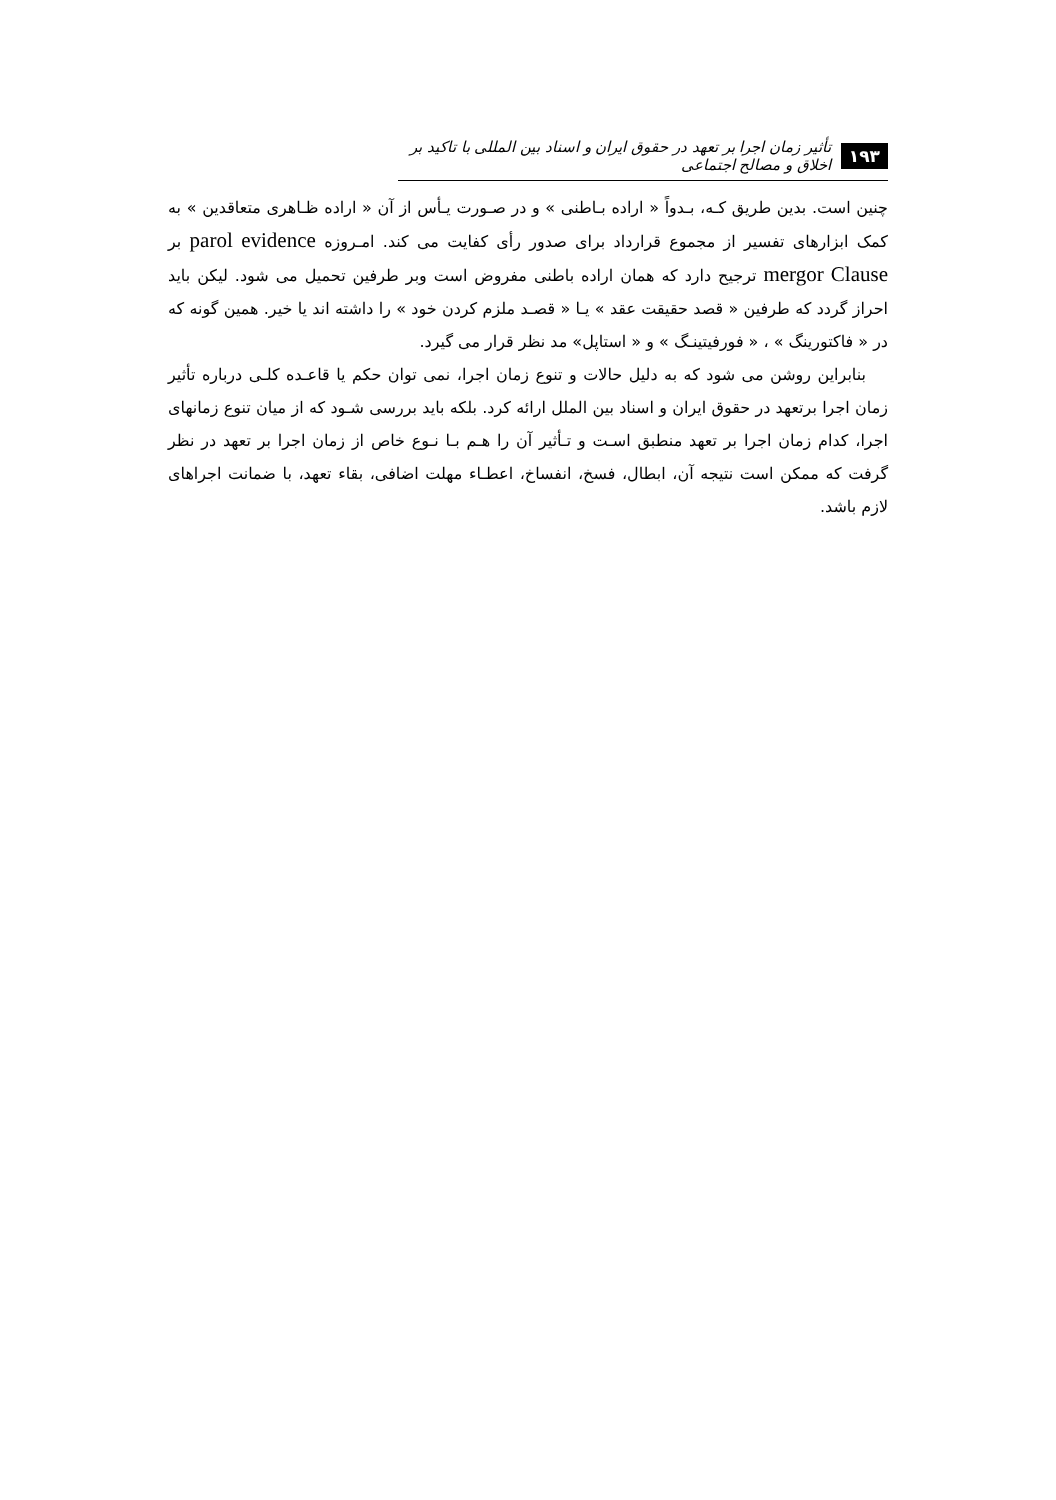۱۹۳ تأثیر زمان اجرا بر تعهد در حقوق ایران و اسناد بین المللی با تاکید بر اخلاق و مصالح اجتماعی
چنین است. بدین طریق کـه، بـدواً « اراده بـاطنی » و در صـورت یـأس از آن « اراده ظـاهری متعاقدین » به کمک ابزارهای تفسیر از مجموع قرارداد برای صدور رأی کفایت می کند. امـروزه parol evidence بر mergor Clause ترجیح دارد که همان اراده باطنی مفروض است وبر طرفین تحمیل می شود. لیکن باید احراز گردد که طرفین « قصد حقیقت عقد » یـا « قصـد ملزم کردن خود » را داشته اند یا خیر. همین گونه که در « فاکتورینگ » ، « فورفیتینـگ » و « استاپل» مد نظر قرار می گیرد.
بنابراین روشن می شود که به دلیل حالات و تنوع زمان اجرا، نمی توان حکم یا قاعـده کلـی درباره تأثیر زمان اجرا برتعهد در حقوق ایران و اسناد بین الملل ارائه کرد. بلکه باید بررسی شـود که از میان تنوع زمانهای اجرا، کدام زمان اجرا بر تعهد منطبق اسـت و تـأثیر آن را هـم بـا نـوع خاص از زمان اجرا بر تعهد در نظر گرفت که ممکن است نتیجه آن، ابطال، فسخ، انفساخ، اعطـاء مهلت اضافی، بقاء تعهد، با ضمانت اجراهای لازم باشد.